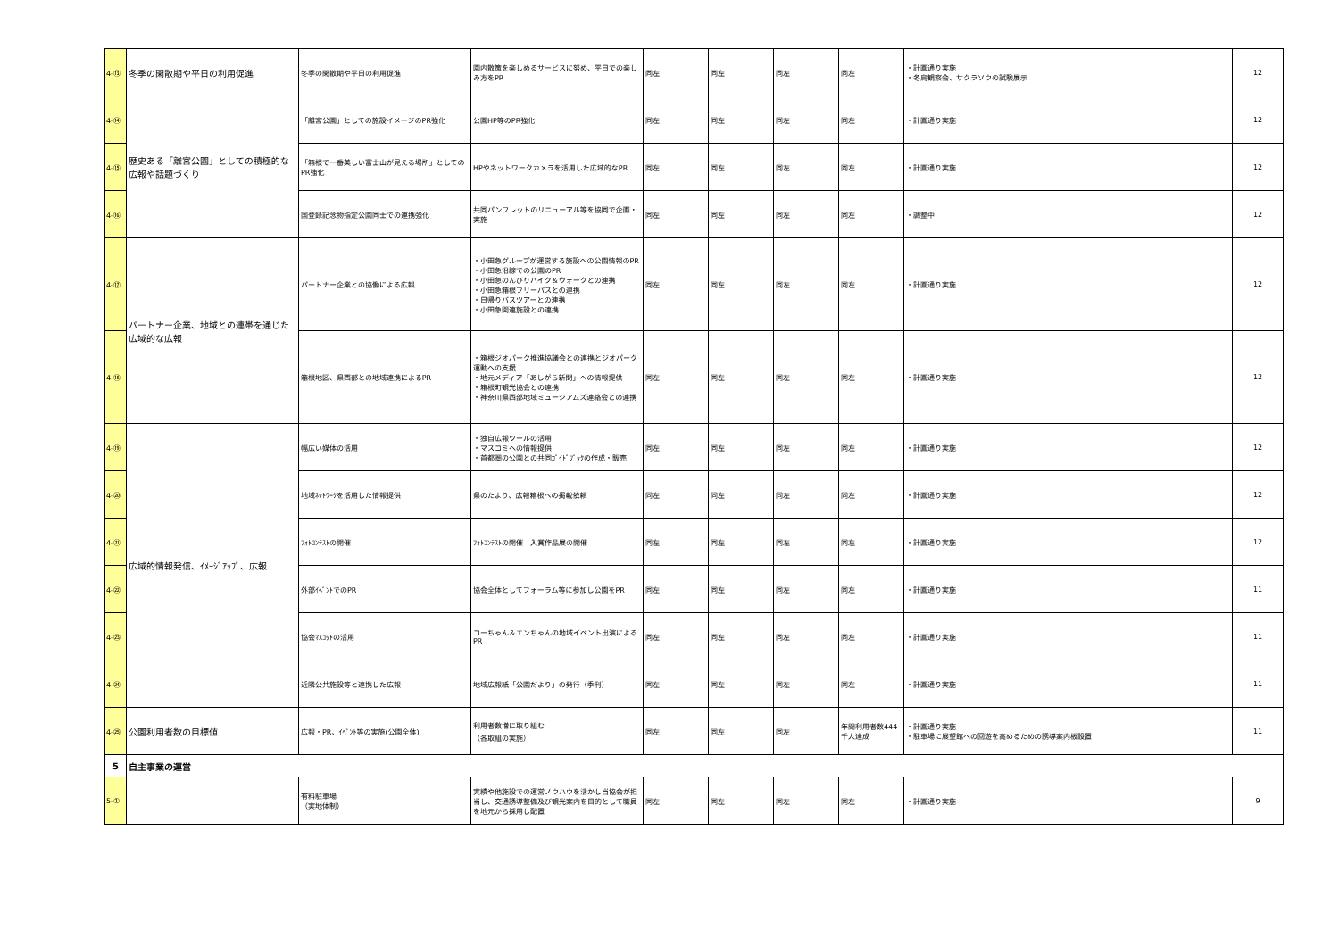| 4-⑬ | 冬季の閑散期や平日の利用促進 | 冬季の閑散期や平日の利用促進 | 園内散策を楽しめるサービスに努め、平日での楽しみ方をPR | 同左 | 同左 | 同左 | 同左 | ・計画通り実施 ・冬鳥観察会、サクラソウの試験展示 | 12 |
| 4-⑭ | 歴史ある「離宮公園」としての積極的な広報や話題づくり | 「離宮公園」としての施設イメージのPR強化 | 公園HP等のPR強化 | 同左 | 同左 | 同左 | 同左 | ・計画通り実施 | 12 |
| 4-⑮ | | 「箱根で一番美しい富士山が見える場所」としてのPR強化 | HPやネットワークカメラを活用した広域的なPR | 同左 | 同左 | 同左 | 同左 | ・計画通り実施 | 12 |
| 4-⑯ | | 国登録記念物指定公園同士での連携強化 | 共同パンフレットのリニューアル等を協同で企画・実施 | 同左 | 同左 | 同左 | 同左 | ・調整中 | 12 |
| 4-⑰ | パートナー企業、地域との連帯を通じた広域的な広報 | パートナー企業との協働による広報 | ・小田急グループが運営する施設への公園情報のPR ・小田急沿線での公園のPR ・小田急のんびりハイク＆ウォークとの連携 ・小田急箱根フリーパスとの連携 ・日帰りバスツアーとの連携 ・小田急関連施設との連携 | 同左 | 同左 | 同左 | 同左 | ・計画通り実施 | 12 |
| 4-⑱ | | 箱根地区、県西部との地域連携によるPR | ・箱根ジオパーク推進協議会との連携とジオパーク運動への支援 ・地元メディア「あしがら新聞」への情報提供 ・箱根町観光協会との連携 ・神奈川県西部地域ミュージアムズ連絡会との連携 | 同左 | 同左 | 同左 | 同左 | ・計画通り実施 | 12 |
| 4-⑲ | 広域的情報発信、ｲﾒｰｼﾞｱｯﾌﾟ、広報 | 幅広い媒体の活用 | ・独自広報ツールの活用 ・マスコミへの情報提供 ・首都圏の公園との共同ｶﾞｲﾄﾞﾌﾞｯｸの作成・販売 | 同左 | 同左 | 同左 | 同左 | ・計画通り実施 | 12 |
| 4-⑳ | | 地域ﾈｯﾄﾜｰｸを活用した情報提供 | 県のたより、広報箱根への掲載依頼 | 同左 | 同左 | 同左 | 同左 | ・計画通り実施 | 12 |
| 4-㉑ | | ﾌｫﾄｺﾝﾃｽﾄの開催 | ﾌｫﾄｺﾝﾃｽﾄの開催 入賞作品展の開催 | 同左 | 同左 | 同左 | 同左 | ・計画通り実施 | 12 |
| 4-㉒ | | 外部ｲﾍﾞﾝﾄでのPR | 協会全体としてフォーラム等に参加し公園をPR | 同左 | 同左 | 同左 | 同左 | ・計画通り実施 | 11 |
| 4-㉓ | | 協会ﾏｽｺｯﾄの活用 | コーちゃん＆エンちゃんの地域イベント出演によるPR | 同左 | 同左 | 同左 | 同左 | ・計画通り実施 | 11 |
| 4-㉔ | | 近隣公共施設等と連携した広報 | 地域広報紙「公園だより」の発行（季刊） | 同左 | 同左 | 同左 | 同左 | ・計画通り実施 | 11 |
| 4-㉕ | 公園利用者数の目標値 | 広報・PR、ｲﾍﾞﾝﾄ等の実施(公園全体) | 利用者数増に取り組む （各取組の実施） | 同左 | 同左 | 同左 | 年間利用者数444千人達成 | ・計画通り実施 ・駐車場に展望館への回遊を高めるための誘導案内板設置 | 11 |
| 5 | 自主事業の運営 | | | | | | | | |
| 5-① | | 有料駐車場 （実地体制） | 実績や他施設での運営ノウハウを活かし当協会が担当し、交通誘導整備及び観光案内を目的として職員を地元から採用し配置 | 同左 | 同左 | 同左 | 同左 | ・計画通り実施 | 9 |